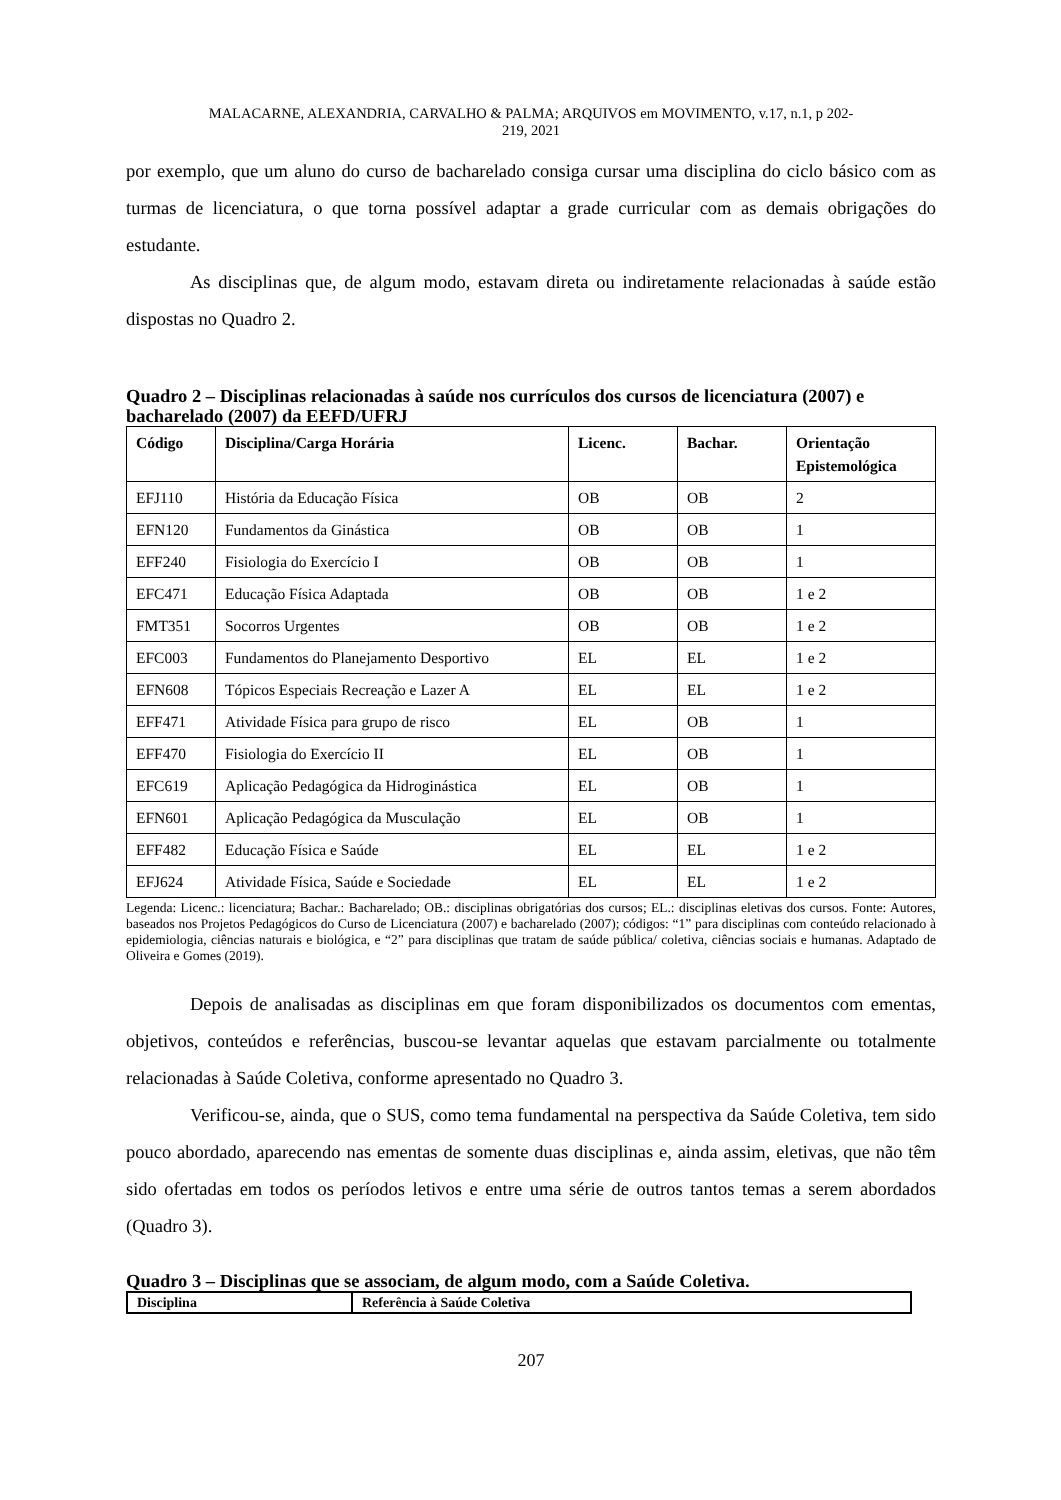MALACARNE, ALEXANDRIA, CARVALHO & PALMA; ARQUIVOS em MOVIMENTO, v.17, n.1, p 202-
219, 2021
por exemplo, que um aluno do curso de bacharelado consiga cursar uma disciplina do ciclo básico com as turmas de licenciatura, o que torna possível adaptar a grade curricular com as demais obrigações do estudante.
As disciplinas que, de algum modo, estavam direta ou indiretamente relacionadas à saúde estão dispostas no Quadro 2.
Quadro 2 – Disciplinas relacionadas à saúde nos currículos dos cursos de licenciatura (2007) e bacharelado (2007) da EEFD/UFRJ
| Código | Disciplina/Carga Horária | Licenc. | Bachar. | Orientação Epistemológica |
| --- | --- | --- | --- | --- |
| EFJ110 | História da Educação Física | OB | OB | 2 |
| EFN120 | Fundamentos da Ginástica | OB | OB | 1 |
| EFF240 | Fisiologia do Exercício I | OB | OB | 1 |
| EFC471 | Educação Física Adaptada | OB | OB | 1 e 2 |
| FMT351 | Socorros Urgentes | OB | OB | 1 e 2 |
| EFC003 | Fundamentos do Planejamento Desportivo | EL | EL | 1 e 2 |
| EFN608 | Tópicos Especiais Recreação e Lazer A | EL | EL | 1 e 2 |
| EFF471 | Atividade Física para grupo de risco | EL | OB | 1 |
| EFF470 | Fisiologia do Exercício II | EL | OB | 1 |
| EFC619 | Aplicação Pedagógica da Hidroginástica | EL | OB | 1 |
| EFN601 | Aplicação Pedagógica da Musculação | EL | OB | 1 |
| EFF482 | Educação Física e Saúde | EL | EL | 1 e 2 |
| EFJ624 | Atividade Física, Saúde e Sociedade | EL | EL | 1 e 2 |
Legenda: Licenc.: licenciatura; Bachar.: Bacharelado; OB.: disciplinas obrigatórias dos cursos; EL.: disciplinas eletivas dos cursos. Fonte: Autores, baseados nos Projetos Pedagógicos do Curso de Licenciatura (2007) e bacharelado (2007); códigos: “1” para disciplinas com conteúdo relacionado à epidemiologia, ciências naturais e biológica, e “2” para disciplinas que tratam de saúde pública/ coletiva, ciências sociais e humanas. Adaptado de Oliveira e Gomes (2019).
Depois de analisadas as disciplinas em que foram disponibilizados os documentos com ementas, objetivos, conteúdos e referências, buscou-se levantar aquelas que estavam parcialmente ou totalmente relacionadas à Saúde Coletiva, conforme apresentado no Quadro 3.
Verificou-se, ainda, que o SUS, como tema fundamental na perspectiva da Saúde Coletiva, tem sido pouco abordado, aparecendo nas ementas de somente duas disciplinas e, ainda assim, eletivas, que não têm sido ofertadas em todos os períodos letivos e entre uma série de outros tantos temas a serem abordados (Quadro 3).
Quadro 3 – Disciplinas que se associam, de algum modo, com a Saúde Coletiva.
| Disciplina | Referência à Saúde Coletiva |
| --- | --- |
207